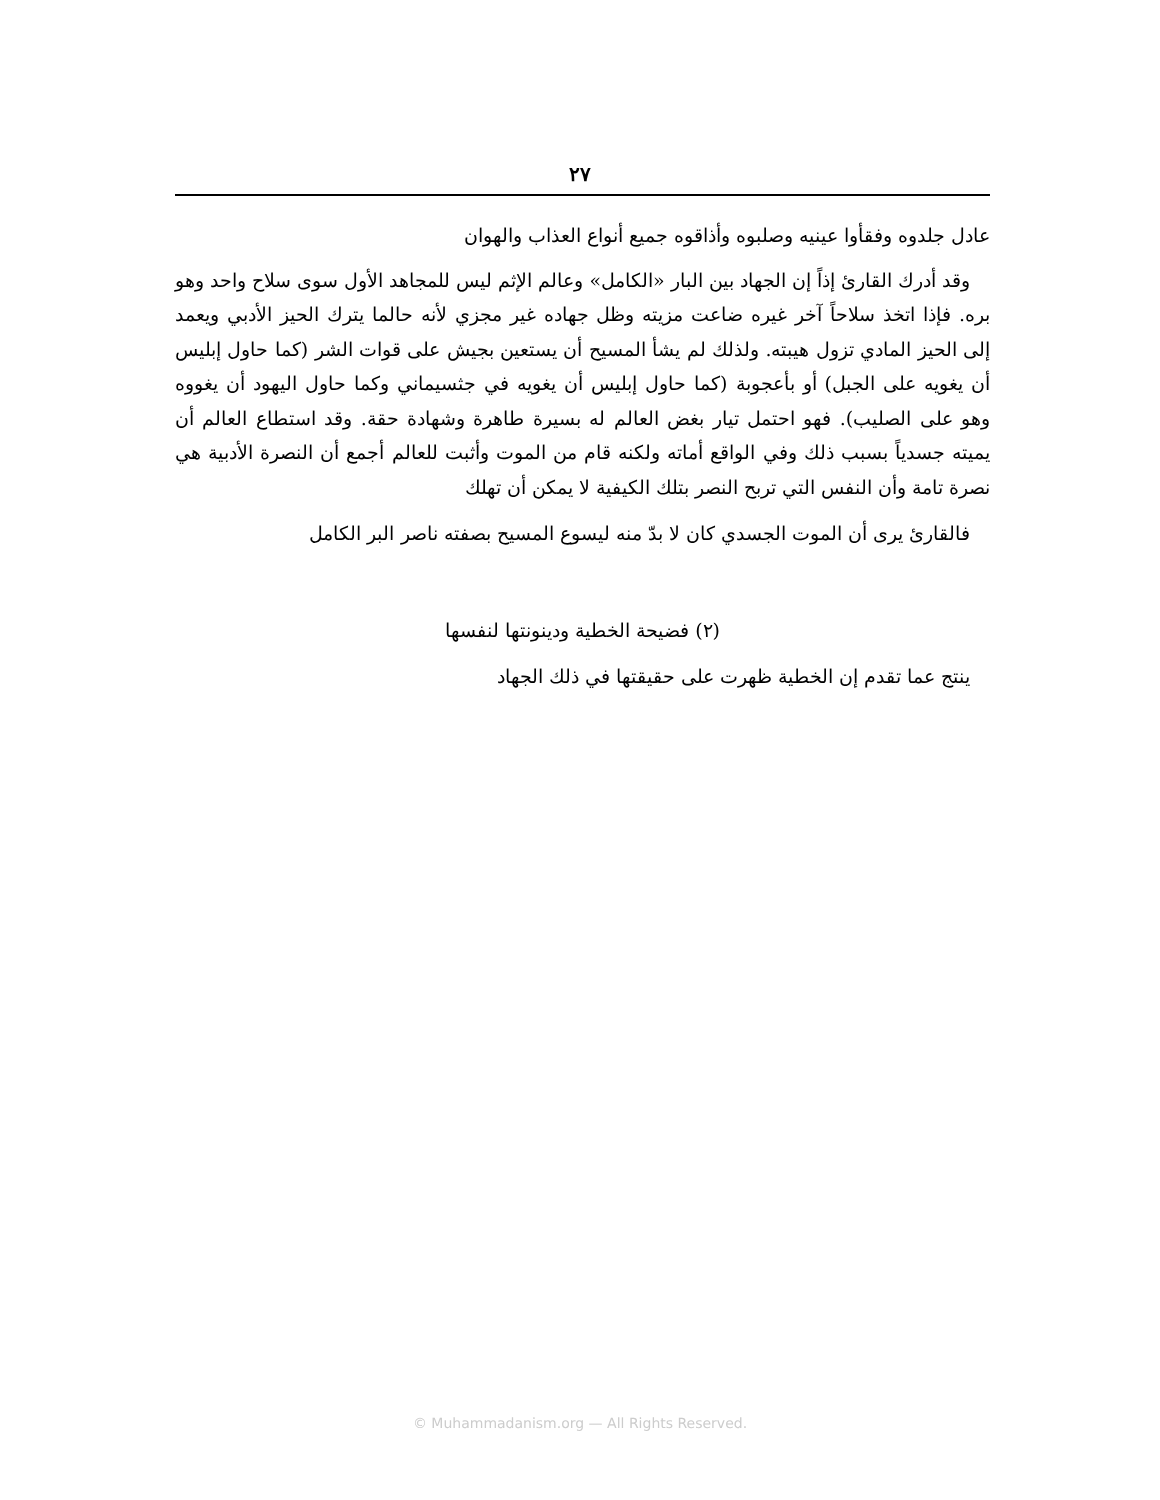٢٧
عادل جلدوه وفقأوا عينيه وصلبوه وأذاقوه جميع أنواع العذاب والهوان
وقد أدرك القارئ إذاً إن الجهاد بين البار «الكامل» وعالم الإثم ليس للمجاهد الأول سوى سلاح واحد وهو بره. فإذا اتخذ سلاحاً آخر غيره ضاعت مزيته وظل جهاده غير مجزي لأنه حالما يترك الحيز الأدبي ويعمد إلى الحيز المادي تزول هيبته. ولذلك لم يشأ المسيح أن يستعين بجيش على قوات الشر (كما حاول إبليس أن يغويه على الجبل) أو بأعجوبة (كما حاول إبليس أن يغويه في جثسيماني وكما حاول اليهود أن يغووه وهو على الصليب). فهو احتمل تيار بغض العالم له بسيرة طاهرة وشهادة حقة. وقد استطاع العالم أن يميته جسدياً بسبب ذلك وفي الواقع أماته ولكنه قام من الموت وأثبت للعالم أجمع أن النصرة الأدبية هي نصرة تامة وأن النفس التي تربح النصر بتلك الكيفية لا يمكن أن تهلك
فالقارئ يرى أن الموت الجسدي كان لا بدّ منه ليسوع المسيح بصفته ناصر البر الكامل
(٢) فضيحة الخطية ودينونتها لنفسها
ينتج عما تقدم إن الخطية ظهرت على حقيقتها في ذلك الجهاد
© Muhammadanism.org — All Rights Reserved.